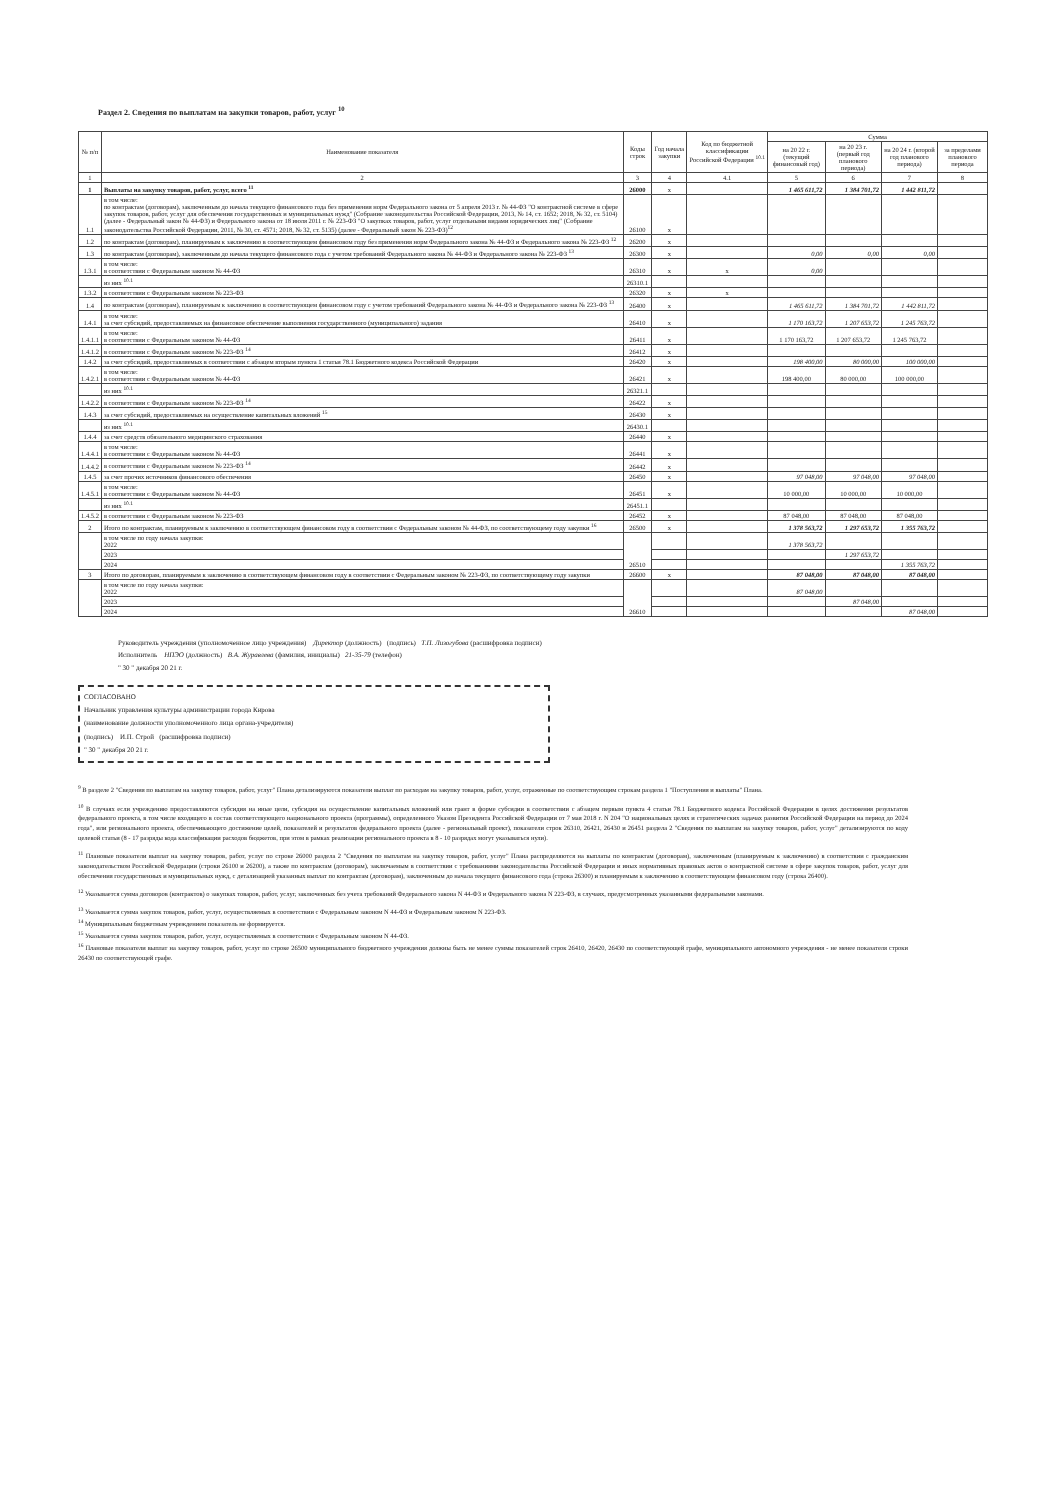Раздел 2. Сведения по выплатам на закупки товаров, работ, услуг <sup>10</sup>
| № п/п | Наименование показателя | Коды строк | Год начала закупки | Код по бюджетной классификации Российской Федерации <sup>10.1</sup> | Сумма | | | |
| --- | --- | --- | --- | --- | --- | --- | --- | --- |
| | | | | | на 20 22 г. (текущий финансовый год) | на 20 23 г. (первый год планового периода) | на 20 24 г. (второй год планового периода) | за пределами планового периода |
| 1 | 2 | 3 | 4 | 4.1 | 5 | 6 | 7 | 8 |
| 1 | Выплаты на закупку товаров, работ, услуг, всего <sup>11</sup> | 26000 | х | | 1 465 611,72 | 1 384 701,72 | 1 442 811,72 | |
| 1.1 | в том числе: по контрактам (договорам), заключенным до начала текущего финансового года без применения норм Федерального закона от 5 апреля 2013 г. № 44-ФЗ "О контрактной системе в сфере закупок товаров, работ, услуг для обеспечения государственных и муниципальных нужд" (Собрание законодательства Российской Федерации, 2013, № 14, ст. 1652; 2018, № 32, ст. 5104) (далее - Федеральный закон № 44-ФЗ) и Федерального закона от 18 июля 2011 г. № 223-ФЗ "О закупках товаров, работ, услуг отдельными видами юридических лиц" (Собрание законодательства Российской Федерации, 2011, № 30, ст. 4571; 2018, № 32, ст. 5135) (далее - Федеральный закон № 223-ФЗ)<sup>12</sup> | 26100 | х | | | | | |
| 1.2 | по контрактам (договорам), планируемым к заключению в соответствующем финансовом году без применения норм Федерального закона № 44-ФЗ и Федерального закона № 223-ФЗ <sup>12</sup> | 26200 | х | | | | | |
| 1.3 | по контрактам (договорам), заключенным до начала текущего финансового года с учетом требований Федерального закона № 44-ФЗ и Федерального закона № 223-ФЗ <sup>13</sup> | 26300 | х | | 0,00 | 0,00 | 0,00 | |
| 1.3.1 | в том числе: в соответствии с Федеральным законом № 44-ФЗ | 26310 | х | х | 0,00 | | | |
| | из них <sup>10.1</sup> | 26310.1 | | | | | | |
| 1.3.2 | в соответствии с Федеральным законом № 223-ФЗ | 26320 | х | х | | | | |
| 1.4 | по контрактам (договорам), планируемым к заключению в соответствующем финансовом году с учетом требований Федерального закона № 44-ФЗ и Федерального закона № 223-ФЗ <sup>13</sup> | 26400 | х | | 1 465 611,72 | 1 384 701,72 | 1 442 811,72 | |
| 1.4.1 | в том числе: за счет субсидий, предоставляемых на финансовое обеспечение выполнения государственного (муниципального) задания | 26410 | х | | 1 170 163,72 | 1 207 653,72 | 1 245 763,72 | |
| 1.4.1.1 | в том числе: в соответствии с Федеральным законом № 44-ФЗ | 26411 | х | | 1 170 163,72 | 1 207 653,72 | 1 245 763,72 | |
| 1.4.1.2 | в соответствии с Федеральным законом № 223-ФЗ <sup>14</sup> | 26412 | х | | | | | |
| 1.4.2 | за счет субсидий, предоставляемых в соответствии с абзацем вторым пункта 1 статьи 78.1 Бюджетного кодекса Российской Федерации | 26420 | х | | 198 400,00 | 80 000,00 | 100 000,00 | |
| 1.4.2.1 | в том числе: в соответствии с Федеральным законом № 44-ФЗ | 26421 | х | | 198 400,00 | 80 000,00 | 100 000,00 | |
| | из них <sup>10.1</sup> | 26321.1 | | | | | | |
| 1.4.2.2 | в соответствии с Федеральным законом № 223-ФЗ <sup>14</sup> | 26422 | х | | | | | |
| 1.4.3 | за счет субсидий, предоставляемых на осуществление капитальных вложений <sup>15</sup> | 26430 | х | | | | | |
| | из них <sup>10.1</sup> | 26430.1 | | | | | | |
| 1.4.4 | за счет средств обязательного медицинского страхования | 26440 | х | | | | | |
| 1.4.4.1 | в том числе: в соответствии с Федеральным законом № 44-ФЗ | 26441 | х | | | | | |
| 1.4.4.2 | в соответствии с Федеральным законом № 223-ФЗ <sup>14</sup> | 26442 | х | | | | | |
| 1.4.5 | за счет прочих источников финансового обеспечения | 26450 | х | | 97 048,00 | 97 048,00 | 97 048,00 | |
| 1.4.5.1 | в том числе: в соответствии с Федеральным законом № 44-ФЗ | 26451 | х | | 10 000,00 | 10 000,00 | 10 000,00 | |
| | из них <sup>10.1</sup> | 26451.1 | | | | | | |
| 1.4.5.2 | в соответствии с Федеральным законом № 223-ФЗ | 26452 | х | | 87 048,00 | 87 048,00 | 87 048,00 | |
| 2 | Итого по контрактам, планируемым к заключению в соответствующем финансовом году в соответствии с Федеральным законом № 44-ФЗ, по соответствующему году закупки <sup>16</sup> | 26500 | х | | 1 378 563,72 | 1 297 653,72 | 1 355 763,72 | |
| | в том числе по году начала закупки: 2022 | 26510 | | | 1 378 563,72 | | | |
| | 2023 | | | | | 1 297 653,72 | | |
| | 2024 | | | | | | 1 355 763,72 | |
| 3 | Итого по договорам, планируемым к заключению в соответствующем финансовом году в соответствии с Федеральным законом № 223-ФЗ, по соответствующему году закупки | 26600 | х | | 87 048,00 | 87 048,00 | 87 048,00 | |
| | в том числе по году начала закупки: 2022 | 26610 | | | 87 048,00 | | | |
| | 2023 | | | | | 87 048,00 | | |
| | 2024 | | | | | | 87 048,00 | |
Руководитель учреждения (уполномоченное лицо учреждения) Директор (должность) (подпись) Т.П. Лизогубова (расшифровка подписи)
Исполнитель НПЭО (должность) В.А. Журавлева (фамилия, инициалы) 21-35-79 (телефон)
" 30 " декабря 20 21 г.
СОГЛАСОВАНО
Начальник управления культуры администрации города Кирова
(наименование должности уполномоченного лица органа-учредителя)
(подпись) И.П. Строй (расшифровка подписи)
" 30 " декабря 20 21 г.
<sup>9</sup> В разделе 2 "Сведения по выплатам на закупку товаров, работ, услуг" Плана детализируются показатели выплат по расходам на закупку товаров, работ, услуг, отраженные по соответствующим строкам раздела 1 "Поступления и выплаты" Плана.
<sup>10</sup> В случаях если учреждению предоставляются субсидия на иные цели, субсидия на осуществление капитальных вложений или грант в форме субсидии в соответствии с абзацем первым пункта 4 статьи 78.1 Бюджетного кодекса Российской Федерации в целях достижения результатов федерального проекта, в том числе входящего в состав соответствующего национального проекта (программы), определенного Указом Президента Российской Федерации от 7 мая 2018 г. N 204 "О национальных целях и стратегических задачах развития Российской Федерации на период до 2024 года", или регионального проекта, обеспечивающего достижение целей, показателей и результатов федерального проекта (далее - региональный проект), показатели строк 26310, 26421, 26430 и 26451 раздела 2 "Сведения по выплатам на закупку товаров, работ, услуг" детализируются по коду целевой статьи (8 - 17 разряды кода классификации расходов бюджетов, при этом в рамках реализации регионального проекта в 8 - 10 разрядах могут указываться нули).
<sup>11</sup> Плановые показатели выплат на закупку товаров, работ, услуг по строке 26000 раздела 2 "Сведения по выплатам на закупку товаров, работ, услуг" Плана распределяются на выплаты по контрактам (договорам), заключенным (планируемым к заключению) в соответствии с гражданским законодательством Российской Федерации (строки 26100 и 26200), а также по контрактам (договорам), заключаемым в соответствии с требованиями законодательства Российской Федерации и иных нормативных правовых актов о контрактной системе в сфере закупок товаров, работ, услуг для обеспечения государственных и муниципальных нужд, с детализацией указанных выплат по контрактам (договорам), заключенным до начала текущего финансового года (строка 26300) и планируемым к заключению в соответствующем финансовом году (строка 26400).
<sup>12</sup> Указывается сумма договоров (контрактов) о закупках товаров, работ, услуг, заключенных без учета требований Федерального закона N 44-ФЗ и Федерального закона N 223-ФЗ, в случаях, предусмотренных указанными федеральными законами.
<sup>13</sup> Указывается сумма закупок товаров, работ, услуг, осуществляемых в соответствии с Федеральным законом N 44-ФЗ и Федеральным законом N 223-ФЗ.
<sup>14</sup> Муниципальным бюджетным учреждением показатель не формируется.
<sup>15</sup> Указывается сумма закупок товаров, работ, услуг, осуществляемых в соответствии с Федеральным законом N 44-ФЗ.
<sup>16</sup> Плановые показатели выплат на закупку товаров, работ, услуг по строке 26500 муниципального бюджетного учреждения должны быть не менее суммы показателей строк 26410, 26420, 26430 по соответствующей графе, муниципального автономного учреждения - не менее показателя строки 26430 по соответствующей графе.